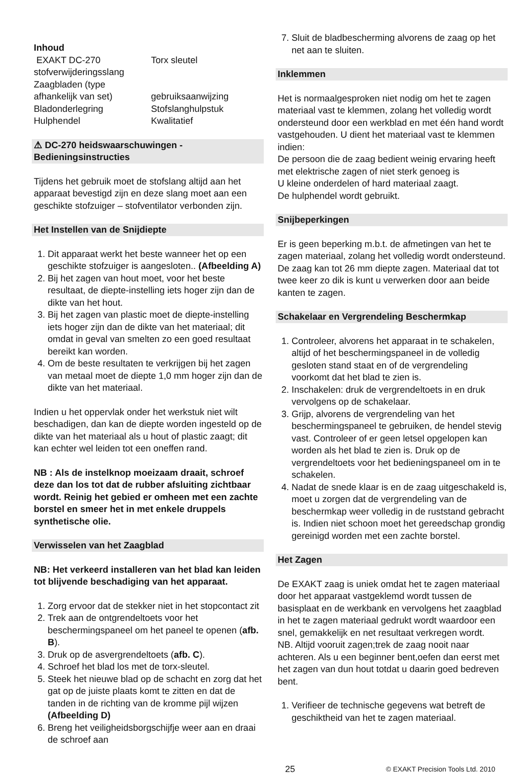Inhoud
EXAKT DC-270
Torx sleutel
stofverwijderingsslang
Zaagbladen (type
afhankelijk van set)
gebruiksaanwijzing
Bladonderlegring
Stofslanghulpstuk
Hulphendel
Kwalitatief
⚠ DC-270 heidswaarschuwingen -
Bedieningsinstructies
Tijdens het gebruik moet de stofslang altijd aan het apparaat bevestigd zijn en deze slang moet aan een geschikte stofzuiger – stofventilator verbonden zijn.
Het Instellen van de Snijdiepte
1. Dit apparaat werkt het beste wanneer het op een geschikte stofzuiger is aangesloten.. (Afbeelding A)
2. Bij het zagen van hout moet, voor het beste resultaat, de diepte-instelling iets hoger zijn dan de dikte van het hout.
3. Bij het zagen van plastic moet de diepte-instelling iets hoger zijn dan de dikte van het materiaal; dit omdat in geval van smelten zo een goed resultaat bereikt kan worden.
4. Om de beste resultaten te verkrijgen bij het zagen van metaal moet de diepte 1,0 mm hoger zijn dan de dikte van het materiaal.
Indien u het oppervlak onder het werkstuk niet wilt beschadigen, dan kan de diepte worden ingesteld op de dikte van het materiaal als u hout of plastic zaagt; dit kan echter wel leiden tot een oneffen rand.
NB : Als de instelknop moeizaam draait, schroef deze dan los tot dat de rubber afsluiting zichtbaar wordt. Reinig het gebied er omheen met een zachte borstel en smeer het in met enkele druppels synthetische olie.
Verwisselen van het Zaagblad
NB: Het verkeerd installeren van het blad kan leiden tot blijvende beschadiging van het apparaat.
1. Zorg ervoor dat de stekker niet in het stopcontact zit
2. Trek aan de ontgrendeltoets voor het beschermingspaneel om het paneel te openen (afb. B).
3. Druk op de asvergrendeltoets (afb. C).
4. Schroef het blad los met de torx-sleutel.
5. Steek het nieuwe blad op de schacht en zorg dat het gat op de juiste plaats komt te zitten en dat de tanden in de richting van de kromme pijl wijzen (Afbeelding D)
6. Breng het veiligheidsborgschijfje weer aan en draai de schroef aan
7. Sluit de bladbescherming alvorens de zaag op het net aan te sluiten.
Inklemmen
Het is normaalgesproken niet nodig om het te zagen materiaal vast te klemmen, zolang het volledig wordt ondersteund door een werkblad en met één hand wordt vastgehouden. U dient het materiaal vast te klemmen indien:
De persoon die de zaag bedient weinig ervaring heeft met elektrische zagen of niet sterk genoeg is
U kleine onderdelen of hard materiaal zaagt.
De hulphendel wordt gebruikt.
Snijbeperkingen
Er is geen beperking m.b.t. de afmetingen van het te zagen materiaal, zolang het volledig wordt ondersteund. De zaag kan tot 26 mm diepte zagen. Materiaal dat tot twee keer zo dik is kunt u verwerken door aan beide kanten te zagen.
Schakelaar en Vergrendeling Beschermkap
1. Controleer, alvorens het apparaat in te schakelen, altijd of het beschermingspaneel in de volledig gesloten stand staat en of de vergrendeling voorkomt dat het blad te zien is.
2. Inschakelen: druk de vergrendeltoets in en druk vervolgens op de schakelaar.
3. Grijp, alvorens de vergrendeling van het beschermingspaneel te gebruiken, de hendel stevig vast. Controleer of er geen letsel opgelopen kan worden als het blad te zien is. Druk op de vergrendeltoets voor het bedieningspaneel om in te schakelen.
4. Nadat de snede klaar is en de zaag uitgeschakeld is, moet u zorgen dat de vergrendeling van de beschermkap weer volledig in de ruststand gebracht is. Indien niet schoon moet het gereedschap grondig gereinigd worden met een zachte borstel.
Het Zagen
De EXAKT zaag is uniek omdat het te zagen materiaal door het apparaat vastgeklemd wordt tussen de basisplaat en de werkbank en vervolgens het zaagblad in het te zagen materiaal gedrukt wordt waardoor een snel, gemakkelijk en net resultaat verkregen wordt.
NB. Altijd vooruit zagen;trek de zaag nooit naar achteren. Als u een beginner bent,oefen dan eerst met het zagen van dun hout totdat u daarin goed bedreven bent.
1. Verifieer de technische gegevens wat betreft de geschiktheid van het te zagen materiaal.
25
© EXAKT Precision Tools Ltd. 2010